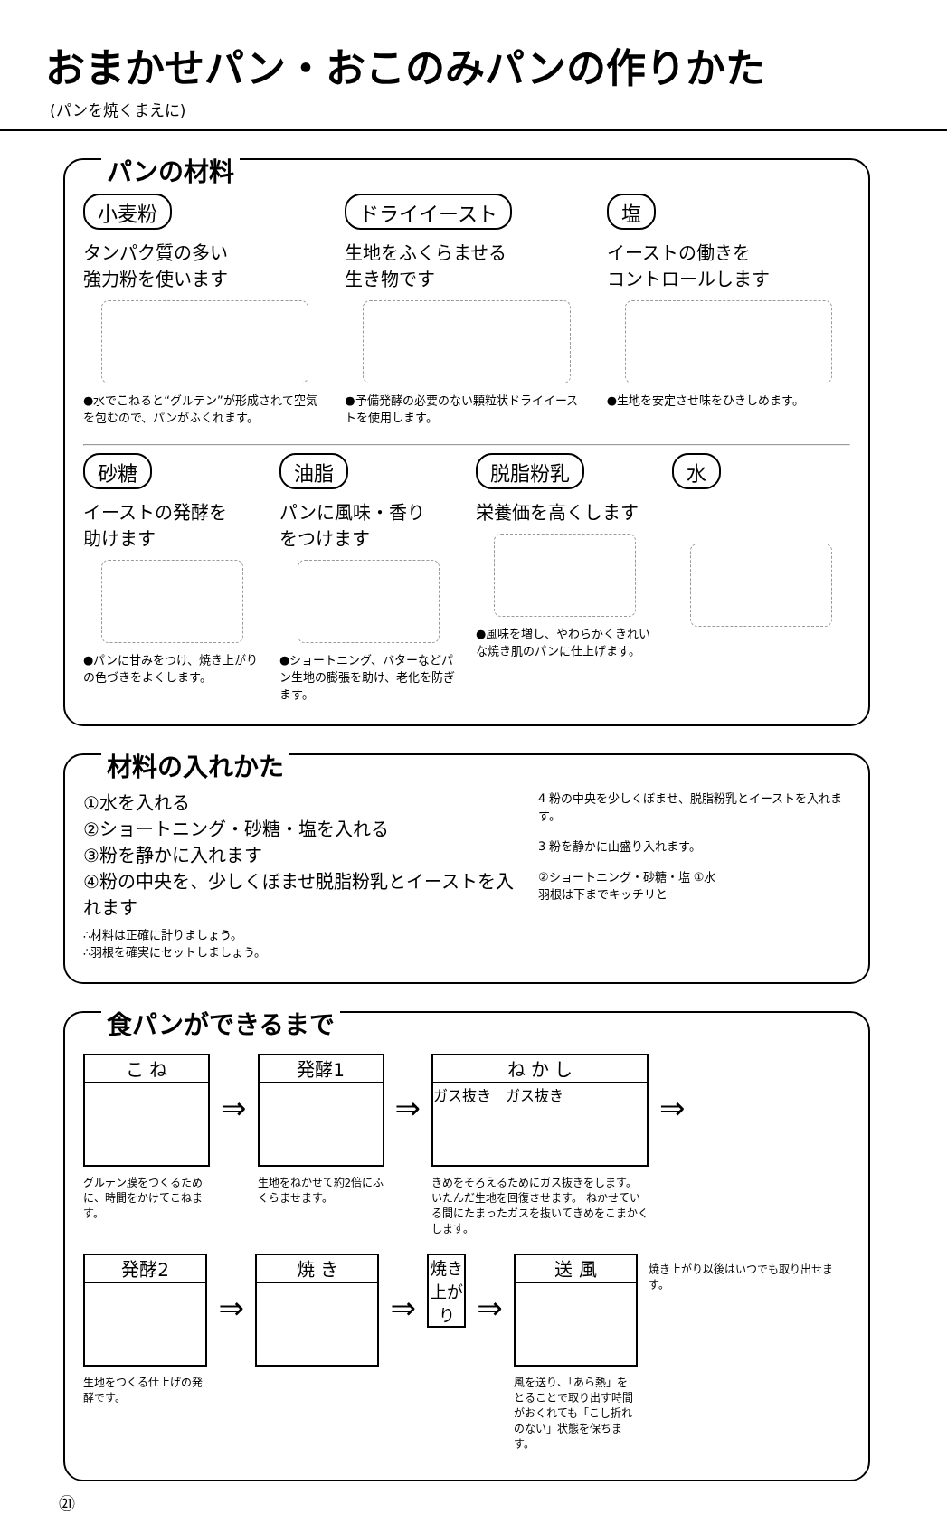おまかせパン・おこのみパンの作りかた
(パンを焼くまえに)
パンの材料
小麦粉
タンパク質の多い
強力粉を使います
●水でこねると“グルテン”が形成されて空気を包むので、パンがふくれます。
ドライイースト
生地をふくらませる
生き物です
●予備発酵の必要のない顆粒状ドライイーストを使用します。
塩
イーストの働きを
コントロールします
●生地を安定させ味をひきしめます。
砂糖
イーストの発酵を
助けます
●パンに甘みをつけ、焼き上がりの色づきをよくします。
油脂
パンに風味・香り
をつけます
●ショートニング、バターなどパン生地の膨張を助け、老化を防ぎます。
脱脂粉乳
栄養価を高くします
●風味を増し、やわらかくきれいな焼き肌のパンに仕上げます。
水
材料の入れかた
①水を入れる
②ショートニング・砂糖・塩を入れる
③粉を静かに入れます
④粉の中央を、少しくぼませ脱脂粉乳とイーストを入れます
∴材料は正確に計りましょう。
∴羽根を確実にセットしましょう。
4 粉の中央を少しくぼませ、脱脂粉乳とイーストを入れます。
3 粉を静かに山盛り入れます。
②ショートニング・砂糖・塩 ①水
羽根は下までキッチリと
食パンができるまで
こ ね
グルテン膜をつくるために、時間をかけてこねます。
⇒
発酵1
生地をねかせて約2倍にふくらませます。
⇒
ね か し
ガス抜き　ガス抜き
きめをそろえるためにガス抜きをします。 いたんだ生地を回復させます。 ねかせている間にたまったガスを抜いてきめをこまかくします。
⇒
発酵2
生地をつくる仕上げの発酵です。
⇒
焼 き
⇒
焼き上がり
⇒
送 風
風を送り、「あら熱」をとることで取り出す時間がおくれても「こし折れのない」状態を保ちます。
焼き上がり以後はいつでも取り出せます。
㉑